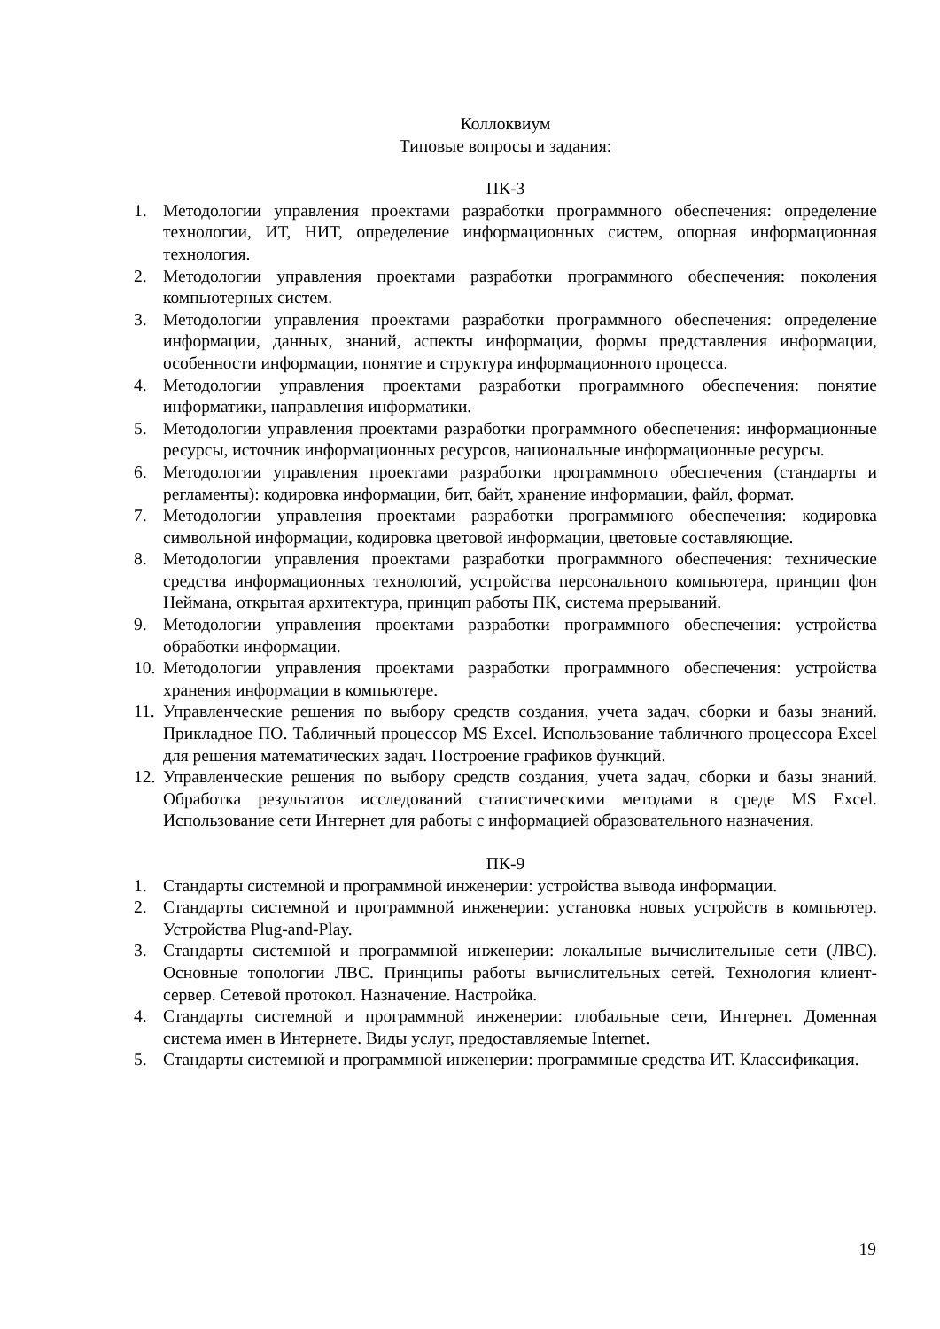Коллоквиум
Типовые вопросы и задания:
ПК-3
1. Методологии управления проектами разработки программного обеспечения: определение технологии, ИТ, НИТ, определение информационных систем, опорная информационная технология.
2. Методологии управления проектами разработки программного обеспечения: поколения компьютерных систем.
3. Методологии управления проектами разработки программного обеспечения: определение информации, данных, знаний, аспекты информации, формы представления информации, особенности информации, понятие и структура информационного процесса.
4. Методологии управления проектами разработки программного обеспечения: понятие информатики, направления информатики.
5. Методологии управления проектами разработки программного обеспечения: информационные ресурсы, источник информационных ресурсов, национальные информационные ресурсы.
6. Методологии управления проектами разработки программного обеспечения (стандарты и регламенты): кодировка информации, бит, байт, хранение информации, файл, формат.
7. Методологии управления проектами разработки программного обеспечения: кодировка символьной информации, кодировка цветовой информации, цветовые составляющие.
8. Методологии управления проектами разработки программного обеспечения: технические средства информационных технологий, устройства персонального компьютера, принцип фон Неймана, открытая архитектура, принцип работы ПК, система прерываний.
9. Методологии управления проектами разработки программного обеспечения: устройства обработки информации.
10. Методологии управления проектами разработки программного обеспечения: устройства хранения информации в компьютере.
11. Управленческие решения по выбору средств создания, учета задач, сборки и базы знаний. Прикладное ПО. Табличный процессор MS Excel. Использование табличного процессора Excel для решения математических задач. Построение графиков функций.
12. Управленческие решения по выбору средств создания, учета задач, сборки и базы знаний. Обработка результатов исследований статистическими методами в среде MS Excel. Использование сети Интернет для работы с информацией образовательного назначения.
ПК-9
1. Стандарты системной и программной инженерии: устройства вывода информации.
2. Стандарты системной и программной инженерии: установка новых устройств в компьютер. Устройства Plug-and-Play.
3. Стандарты системной и программной инженерии: локальные вычислительные сети (ЛВС). Основные топологии ЛВС. Принципы работы вычислительных сетей. Технология клиент-сервер. Сетевой протокол. Назначение. Настройка.
4. Стандарты системной и программной инженерии: глобальные сети, Интернет. Доменная система имен в Интернете. Виды услуг, предоставляемые Internet.
5. Стандарты системной и программной инженерии: программные средства ИТ. Классификация.
19